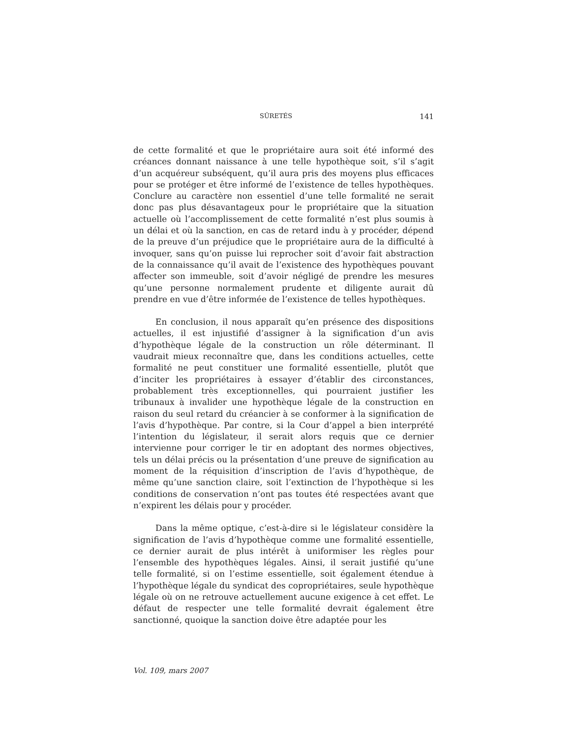SÛRETÉS 141
de cette formalité et que le propriétaire aura soit été informé des créances donnant naissance à une telle hypothèque soit, s’il s’agit d’un acquéreur subséquent, qu’il aura pris des moyens plus efficaces pour se protéger et être informé de l’existence de telles hypothèques. Conclure au caractère non essentiel d’une telle formalité ne serait donc pas plus désavantageux pour le propriétaire que la situation actuelle où l’accomplissement de cette formalité n’est plus soumis à un délai et où la sanction, en cas de retard indu à y procéder, dépend de la preuve d’un préjudice que le propriétaire aura de la difficulté à invoquer, sans qu’on puisse lui reprocher soit d’avoir fait abstraction de la connaissance qu’il avait de l’existence des hypothèques pouvant affecter son immeuble, soit d’avoir négligé de prendre les mesures qu’une personne normalement prudente et diligente aurait dû prendre en vue d’être informée de l’existence de telles hypothèques.
En conclusion, il nous apparaît qu’en présence des dispositions actuelles, il est injustifié d’assigner à la signification d’un avis d’hypothèque légale de la construction un rôle déterminant. Il vaudrait mieux reconnaître que, dans les conditions actuelles, cette formalité ne peut constituer une formalité essentielle, plutôt que d’inciter les propriétaires à essayer d’établir des circonstances, probablement très exceptionnelles, qui pourraient justifier les tribunaux à invalider une hypothèque légale de la construction en raison du seul retard du créancier à se conformer à la signification de l’avis d’hypothèque. Par contre, si la Cour d’appel a bien interprété l’intention du législateur, il serait alors requis que ce dernier intervienne pour corriger le tir en adoptant des normes objectives, tels un délai précis ou la présentation d’une preuve de signification au moment de la réquisition d’inscription de l’avis d’hypothèque, de même qu’une sanction claire, soit l’extinction de l’hypothèque si les conditions de conservation n’ont pas toutes été respectées avant que n’expirent les délais pour y procéder.
Dans la même optique, c’est-à-dire si le législateur considère la signification de l’avis d’hypothèque comme une formalité essentielle, ce dernier aurait de plus intérêt à uniformiser les règles pour l’ensemble des hypothèques légales. Ainsi, il serait justifié qu’une telle formalité, si on l’estime essentielle, soit également étendue à l’hypothèque légale du syndicat des copropriétaires, seule hypothèque légale où on ne retrouve actuellement aucune exigence à cet effet. Le défaut de respecter une telle formalité devrait également être sanctionné, quoique la sanction doive être adaptée pour les
Vol. 109, mars 2007